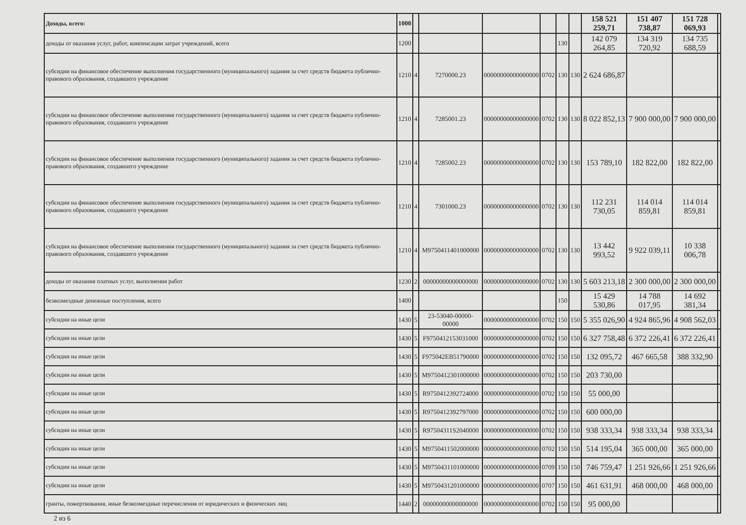| Доходы, всего: | 1000 | | | | | | | 158 521 259,71 | 151 407 738,87 | 151 728 069,93 | |
| доходы от оказания услуг, работ, компенсации затрат учреждений, всего | 1200 | | | | | 130 | | 142 079 264,85 | 134 319 720,92 | 134 735 688,59 | |
| субсидии на финансовое обеспечение выполнения государственного (муниципального) задания за счет средств бюджета публично-правового образования, создавшего учреждение | 1210 | 4 | 7270000.23 | 00000000000000000 | 0702 | 130 | 130 | 2 624 686,87 | | | |
| субсидии на финансовое обеспечение выполнения государственного (муниципального) задания за счет средств бюджета публично-правового образования, создавшего учреждение | 1210 | 4 | 7285001.23 | 00000000000000000 | 0702 | 130 | 130 | 8 022 852,13 | 7 900 000,00 | 7 900 000,00 | |
| субсидии на финансовое обеспечение выполнения государственного (муниципального) задания за счет средств бюджета публично-правового образования, создавшего учреждение | 1210 | 4 | 7285002.23 | 00000000000000000 | 0702 | 130 | 130 | 153 789,10 | 182 822,00 | 182 822,00 | |
| субсидии на финансовое обеспечение выполнения государственного (муниципального) задания за счет средств бюджета публично-правового образования, создавшего учреждение | 1210 | 4 | 7301000.23 | 00000000000000000 | 0702 | 130 | 130 | 112 231 730,05 | 114 014 859,81 | 114 014 859,81 | |
| субсидии на финансовое обеспечение выполнения государственного (муниципального) задания за счет средств бюджета публично-правового образования, создавшего учреждение | 1210 | 4 | M9750411401000000 | 00000000000000000 | 0702 | 130 | 130 | 13 442 993,52 | 9 922 039,11 | 10 338 006,78 | |
| доходы от оказания платных услуг, выполнения работ | 1230 | 2 | 00000000000000000 | 00000000000000000 | 0702 | 130 | 130 | 5 603 213,18 | 2 300 000,00 | 2 300 000,00 | |
| безвозмездные денежные поступления, всего | 1400 | | | | | 150 | | 15 429 530,86 | 14 788 017,95 | 14 692 381,34 | |
| субсидии на иные цели | 1430 | 5 | 23-53040-00000-00000 | 00000000000000000 | 0702 | 150 | 150 | 5 355 026,90 | 4 924 865,96 | 4 908 562,03 | |
| субсидии на иные цели | 1430 | 5 | F9750412153031000 | 00000000000000000 | 0702 | 150 | 150 | 6 327 758,48 | 6 372 226,41 | 6 372 226,41 | |
| субсидии на иные цели | 1430 | 5 | F975042EB51790000 | 00000000000000000 | 0702 | 150 | 150 | 132 095,72 | 467 665,58 | 388 332,90 | |
| субсидии на иные цели | 1430 | 5 | M9750412301000000 | 00000000000000000 | 0702 | 150 | 150 | 203 730,00 | | | |
| субсидии на иные цели | 1430 | 5 | R9750412392724000 | 00000000000000000 | 0702 | 150 | 150 | 55 000,00 | | | |
| субсидии на иные цели | 1430 | 5 | R9750412392797000 | 00000000000000000 | 0702 | 150 | 150 | 600 000,00 | | | |
| субсидии на иные цели | 1430 | 5 | R97504311S2040000 | 00000000000000000 | 0702 | 150 | 150 | 938 333,34 | 938 333,34 | 938 333,34 | |
| субсидии на иные цели | 1430 | 5 | M9750411502000000 | 00000000000000000 | 0702 | 150 | 150 | 514 195,04 | 365 000,00 | 365 000,00 | |
| субсидии на иные цели | 1430 | 5 | M9750431101000000 | 00000000000000000 | 0709 | 150 | 150 | 746 759,47 | 1 251 926,66 | 1 251 926,66 | |
| субсидии на иные цели | 1430 | 5 | M9750431201000000 | 00000000000000000 | 0707 | 150 | 150 | 461 631,91 | 468 000,00 | 468 000,00 | |
| гранты, пожертвования, иные безвозмездные перечисления от юридических и физических лиц | 1440 | 2 | 00000000000000000 | 00000000000000000 | 0702 | 150 | 150 | 95 000,00 | | | |
2 из 6